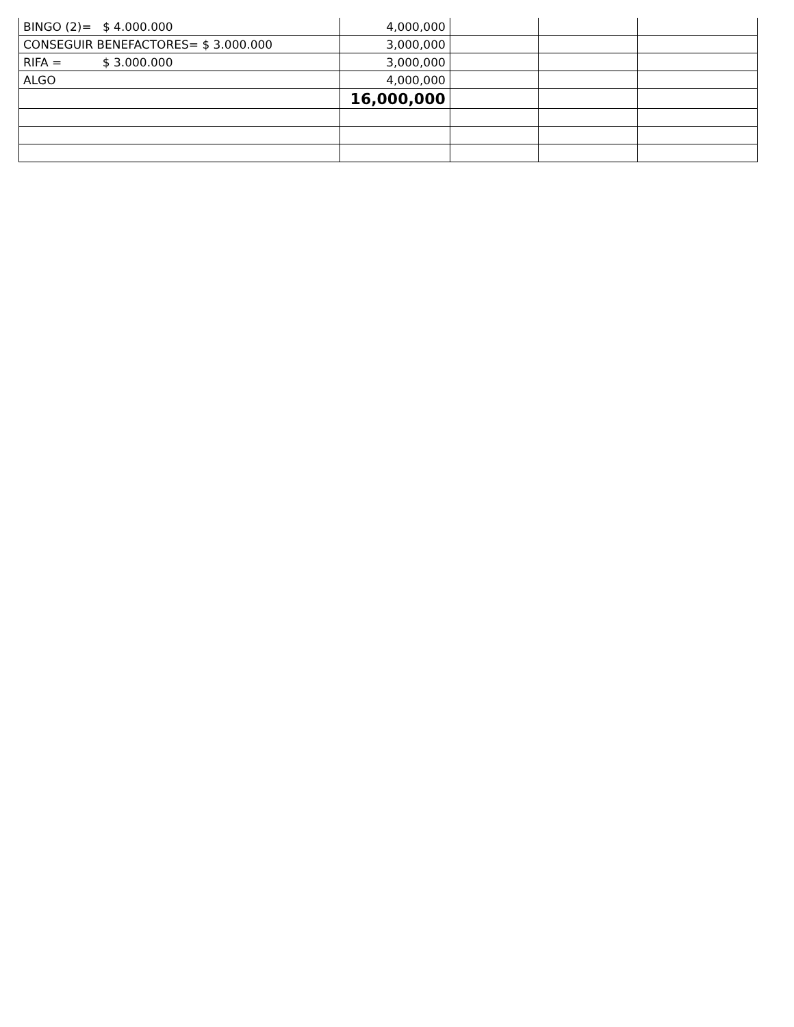| BINGO (2)= $ 4.000.000 | 4,000,000 | | | |
| CONSEGUIR BENEFACTORES= $ 3.000.000 | 3,000,000 | | | |
| RIFA = $ 3.000.000 | 3,000,000 | | | |
| ALGO | 4,000,000 | | | |
| | 16,000,000 | | | |